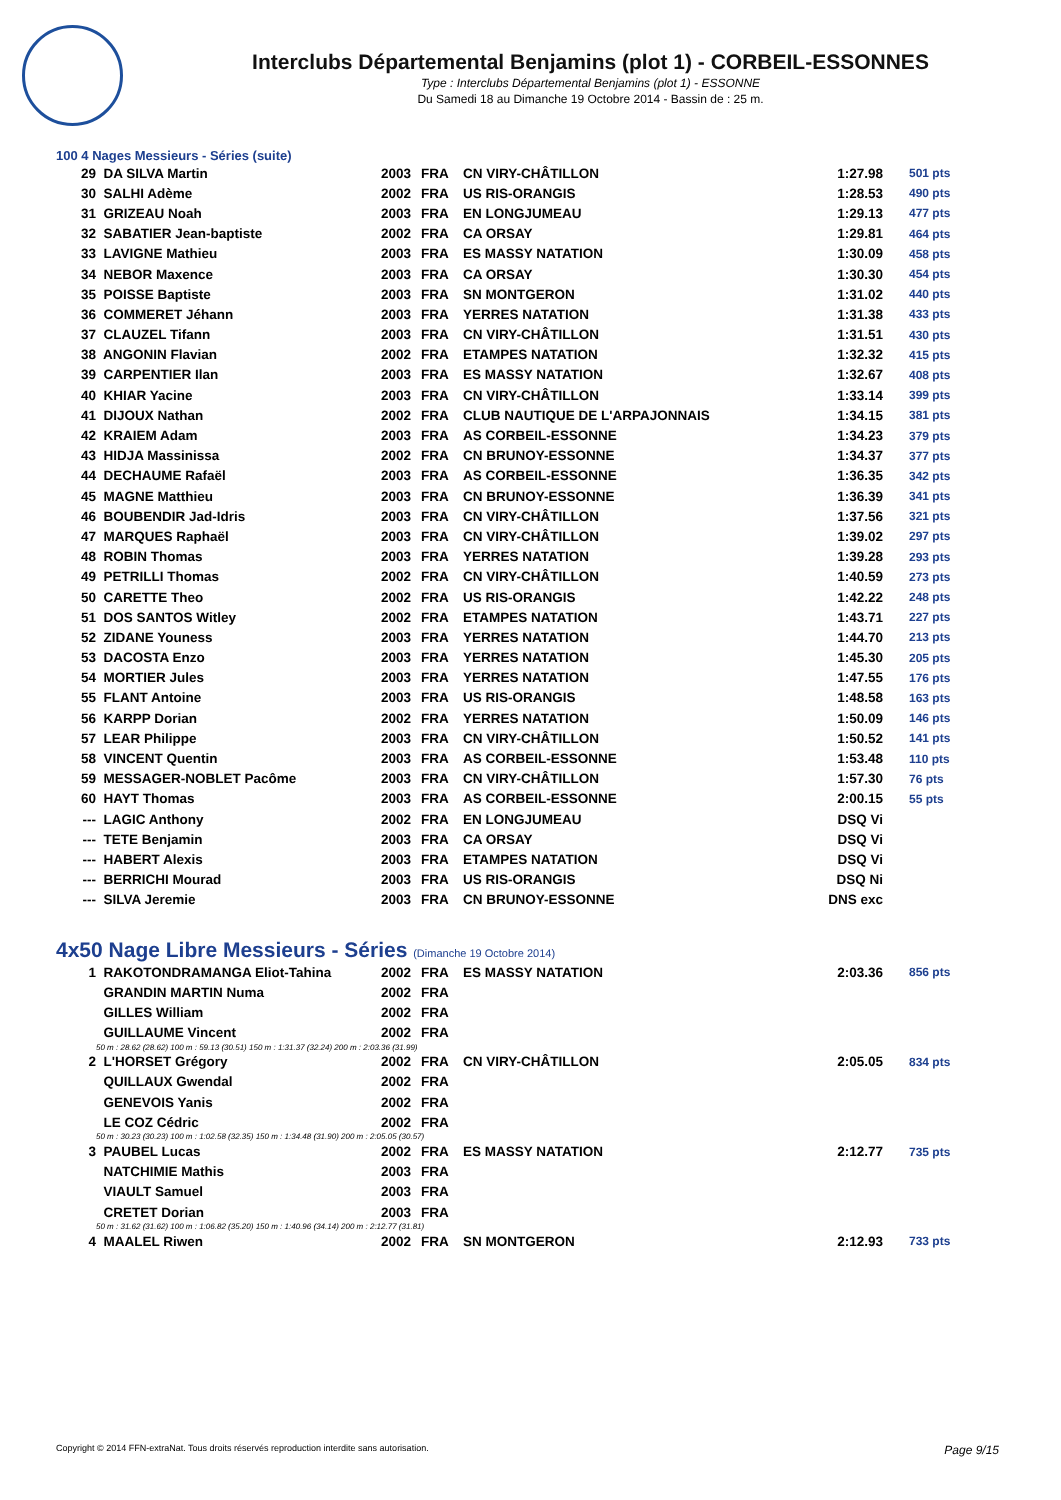Interclubs Départemental Benjamins (plot 1) - CORBEIL-ESSONNES
Type : Interclubs Départemental Benjamins (plot 1) - ESSONNE
Du Samedi 18 au Dimanche 19 Octobre 2014 - Bassin de : 25 m.
100 4 Nages Messieurs - Séries (suite)
| 29 | DA SILVA Martin | 2003 | FRA | CN VIRY-CHÂTILLON | 1:27.98 | 501 pts |
| 30 | SALHI Adème | 2002 | FRA | US RIS-ORANGIS | 1:28.53 | 490 pts |
| 31 | GRIZEAU Noah | 2003 | FRA | EN LONGJUMEAU | 1:29.13 | 477 pts |
| 32 | SABATIER Jean-baptiste | 2002 | FRA | CA ORSAY | 1:29.81 | 464 pts |
| 33 | LAVIGNE Mathieu | 2003 | FRA | ES MASSY NATATION | 1:30.09 | 458 pts |
| 34 | NEBOR Maxence | 2003 | FRA | CA ORSAY | 1:30.30 | 454 pts |
| 35 | POISSE Baptiste | 2003 | FRA | SN MONTGERON | 1:31.02 | 440 pts |
| 36 | COMMERET Jéhann | 2003 | FRA | YERRES NATATION | 1:31.38 | 433 pts |
| 37 | CLAUZEL Tifann | 2003 | FRA | CN VIRY-CHÂTILLON | 1:31.51 | 430 pts |
| 38 | ANGONIN Flavian | 2002 | FRA | ETAMPES NATATION | 1:32.32 | 415 pts |
| 39 | CARPENTIER Ilan | 2003 | FRA | ES MASSY NATATION | 1:32.67 | 408 pts |
| 40 | KHIAR Yacine | 2003 | FRA | CN VIRY-CHÂTILLON | 1:33.14 | 399 pts |
| 41 | DIJOUX Nathan | 2002 | FRA | CLUB NAUTIQUE DE L'ARPAJONNAIS | 1:34.15 | 381 pts |
| 42 | KRAIEM Adam | 2003 | FRA | AS CORBEIL-ESSONNE | 1:34.23 | 379 pts |
| 43 | HIDJA Massinissa | 2002 | FRA | CN BRUNOY-ESSONNE | 1:34.37 | 377 pts |
| 44 | DECHAUME Rafaël | 2003 | FRA | AS CORBEIL-ESSONNE | 1:36.35 | 342 pts |
| 45 | MAGNE Matthieu | 2003 | FRA | CN BRUNOY-ESSONNE | 1:36.39 | 341 pts |
| 46 | BOUBENDIR Jad-Idris | 2003 | FRA | CN VIRY-CHÂTILLON | 1:37.56 | 321 pts |
| 47 | MARQUES Raphaël | 2003 | FRA | CN VIRY-CHÂTILLON | 1:39.02 | 297 pts |
| 48 | ROBIN Thomas | 2003 | FRA | YERRES NATATION | 1:39.28 | 293 pts |
| 49 | PETRILLI Thomas | 2002 | FRA | CN VIRY-CHÂTILLON | 1:40.59 | 273 pts |
| 50 | CARETTE Theo | 2002 | FRA | US RIS-ORANGIS | 1:42.22 | 248 pts |
| 51 | DOS SANTOS Witley | 2002 | FRA | ETAMPES NATATION | 1:43.71 | 227 pts |
| 52 | ZIDANE Youness | 2003 | FRA | YERRES NATATION | 1:44.70 | 213 pts |
| 53 | DACOSTA Enzo | 2003 | FRA | YERRES NATATION | 1:45.30 | 205 pts |
| 54 | MORTIER Jules | 2003 | FRA | YERRES NATATION | 1:47.55 | 176 pts |
| 55 | FLANT Antoine | 2003 | FRA | US RIS-ORANGIS | 1:48.58 | 163 pts |
| 56 | KARPP Dorian | 2002 | FRA | YERRES NATATION | 1:50.09 | 146 pts |
| 57 | LEAR Philippe | 2003 | FRA | CN VIRY-CHÂTILLON | 1:50.52 | 141 pts |
| 58 | VINCENT Quentin | 2003 | FRA | AS CORBEIL-ESSONNE | 1:53.48 | 110 pts |
| 59 | MESSAGER-NOBLET Pacôme | 2003 | FRA | CN VIRY-CHÂTILLON | 1:57.30 | 76 pts |
| 60 | HAYT Thomas | 2003 | FRA | AS CORBEIL-ESSONNE | 2:00.15 | 55 pts |
| --- | LAGIC Anthony | 2002 | FRA | EN LONGJUMEAU | DSQ Vi | |
| --- | TETE Benjamin | 2003 | FRA | CA ORSAY | DSQ Vi | |
| --- | HABERT Alexis | 2003 | FRA | ETAMPES NATATION | DSQ Vi | |
| --- | BERRICHI Mourad | 2003 | FRA | US RIS-ORANGIS | DSQ Ni | |
| --- | SILVA Jeremie | 2003 | FRA | CN BRUNOY-ESSONNE | DNS exc | |
4x50 Nage Libre Messieurs - Séries (Dimanche 19 Octobre 2014)
| 1 | RAKOTONDRAMANGA Eliot-Tahina | 2002 | FRA | ES MASSY NATATION | 2:03.36 | 856 pts |
| | GRANDIN MARTIN Numa | 2002 | FRA | | | |
| | GILLES William | 2002 | FRA | | | |
| | GUILLAUME Vincent | 2002 | FRA | | | |
| | 50 m : 28.62 (28.62) 100 m : 59.13 (30.51) 150 m : 1:31.37 (32.24) 200 m : 2:03.36 (31.99) | | | | | |
| 2 | L'HORSET Grégory | 2002 | FRA | CN VIRY-CHÂTILLON | 2:05.05 | 834 pts |
| | QUILLAUX Gwendal | 2002 | FRA | | | |
| | GENEVOIS Yanis | 2002 | FRA | | | |
| | LE COZ Cédric | 2002 | FRA | | | |
| | 50 m : 30.23 (30.23) 100 m : 1:02.58 (32.35) 150 m : 1:34.48 (31.90) 200 m : 2:05.05 (30.57) | | | | | |
| 3 | PAUBEL Lucas | 2002 | FRA | ES MASSY NATATION | 2:12.77 | 735 pts |
| | NATCHIMIE Mathis | 2003 | FRA | | | |
| | VIAULT Samuel | 2003 | FRA | | | |
| | CRETET Dorian | 2003 | FRA | | | |
| | 50 m : 31.62 (31.62) 100 m : 1:06.82 (35.20) 150 m : 1:40.96 (34.14) 200 m : 2:12.77 (31.81) | | | | | |
| 4 | MAALEL Riwen | 2002 | FRA | SN MONTGERON | 2:12.93 | 733 pts |
Copyright © 2014 FFN-extraNat. Tous droits réservés reproduction interdite sans autorisation. Page 9/15